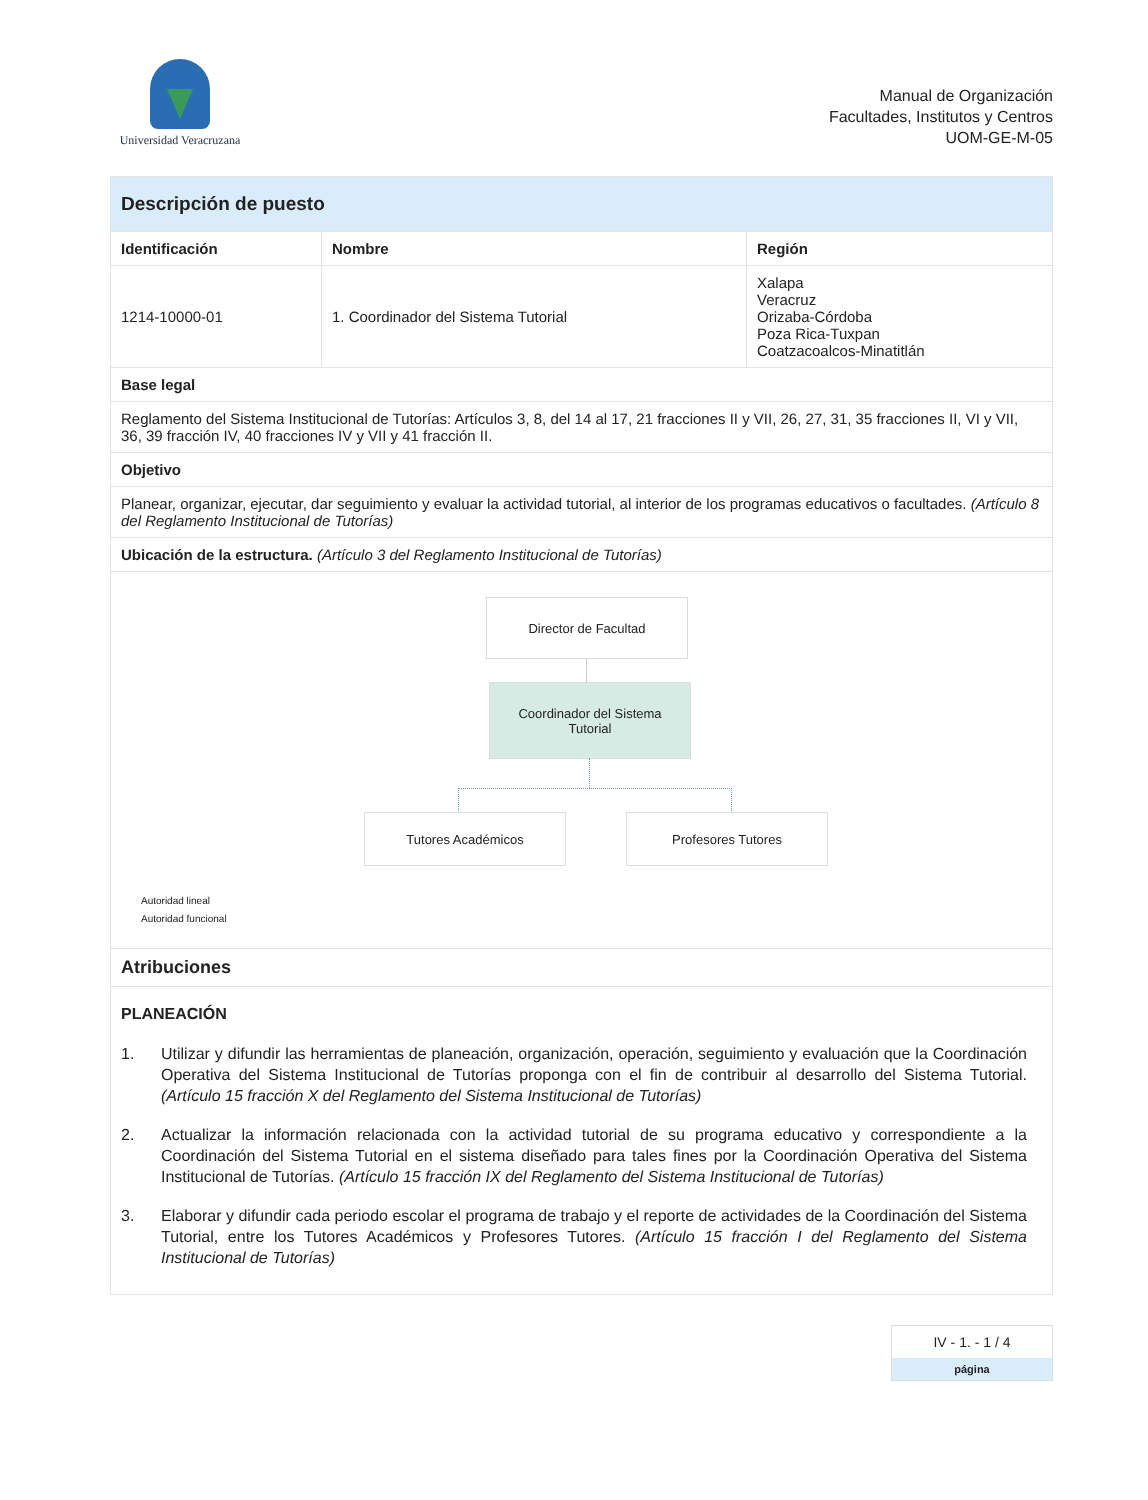Universidad Veracruzana
Manual de Organización
Facultades, Institutos y Centros
UOM-GE-M-05
| Descripción de puesto | | |
| Identificación | Nombre | Región |
| 1214-10000-01 | 1. Coordinador del Sistema Tutorial | Xalapa Veracruz Orizaba-Córdoba Poza Rica-Tuxpan Coatzacoalcos-Minatitlán |
| Base legal | | |
| Reglamento del Sistema Institucional de Tutorías: Artículos 3, 8, del 14 al 17, 21 fracciones II y VII, 26, 27, 31, 35 fracciones II, VI y VII, 36, 39 fracción IV, 40 fracciones IV y VII y 41 fracción II. | | |
| Objetivo | | |
| Planear, organizar, ejecutar, dar seguimiento y evaluar la actividad tutorial, al interior de los programas educativos o facultades. (Artículo 8 del Reglamento Institucional de Tutorías) | | |
| Ubicación de la estructura. (Artículo 3 del Reglamento Institucional de Tutorías) | | |
| Director de Facultad Coordinador del Sistema Tutorial Tutores Académicos Profesores Tutores Autoridad lineal Autoridad funcional | | |
| Atribuciones | | |
| PLANEACIÓN 1. Utilizar y difundir las herramientas de planeación, organización, operación, seguimiento y evaluación que la Coordinación Operativa del Sistema Institucional de Tutorías proponga con el fin de contribuir al desarrollo del Sistema Tutorial. (Artículo 15 fracción X del Reglamento del Sistema Institucional de Tutorías) 2. Actualizar la información relacionada con la actividad tutorial de su programa educativo y correspondiente a la Coordinación del Sistema Tutorial en el sistema diseñado para tales fines por la Coordinación Operativa del Sistema Institucional de Tutorías. (Artículo 15 fracción IX del Reglamento del Sistema Institucional de Tutorías) 3. Elaborar y difundir cada periodo escolar el programa de trabajo y el reporte de actividades de la Coordinación del Sistema Tutorial, entre los Tutores Académicos y Profesores Tutores. (Artículo 15 fracción I del Reglamento del Sistema Institucional de Tutorías) | | |
IV - 1. - 1 / 4
página